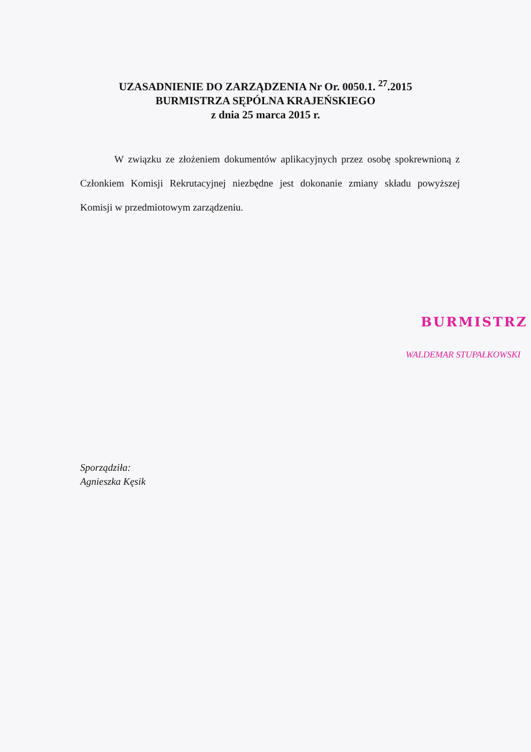UZASADNIENIE DO ZARZĄDZENIA Nr Or. 0050.1. <sup>27</sup>.2015
BURMISTRZA SĘPÓLNA KRAJEŃSKIEGO
z dnia 25 marca 2015 r.
W związku ze złożeniem dokumentów aplikacyjnych przez osobę spokrewnioną z Członkiem Komisji Rekrutacyjnej niezbędne jest dokonanie zmiany składu powyższej Komisji w przedmiotowym zarządzeniu.
BURMISTRZ
WALDEMAR STUPAŁKOWSKI
Sporządziła:
Agnieszka Kęsik